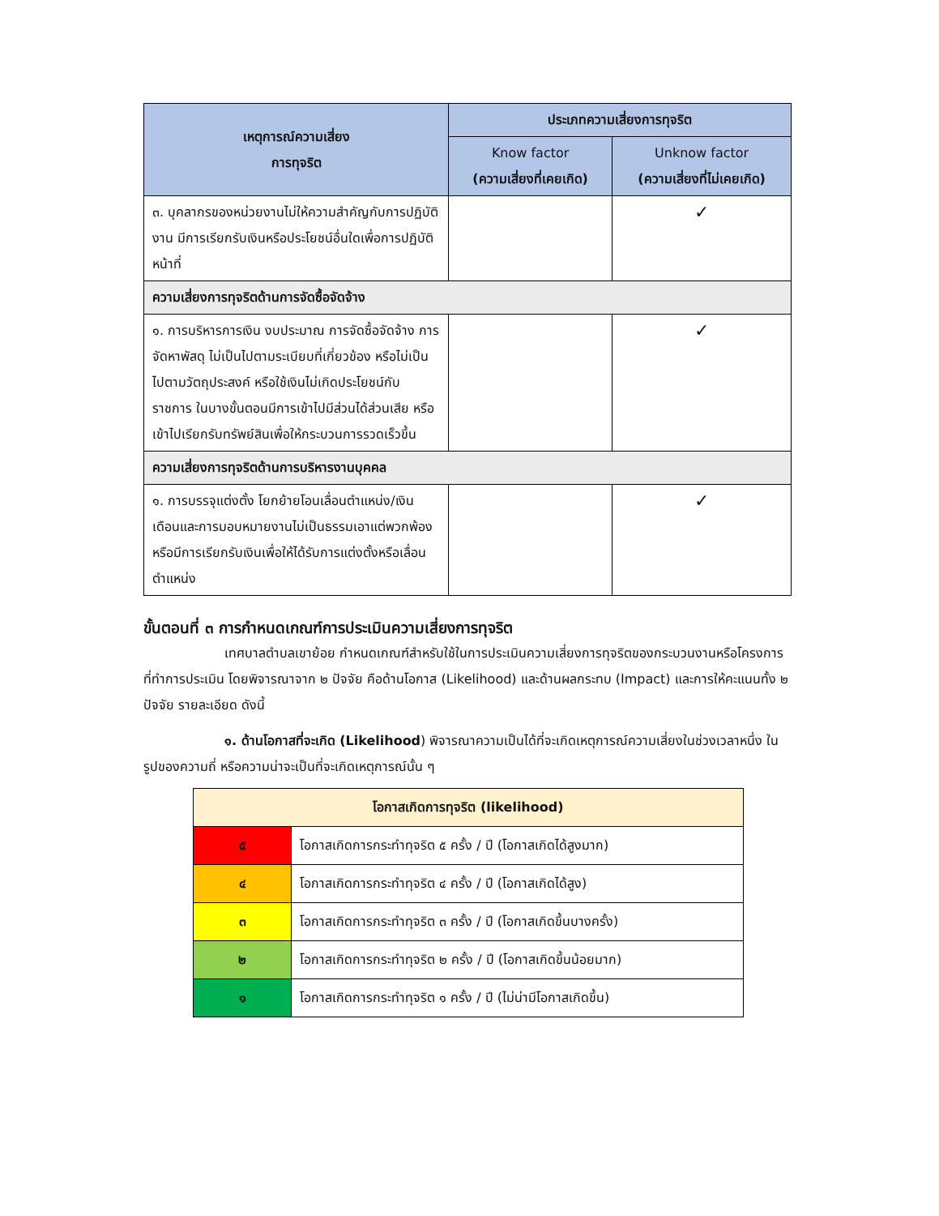| เหตุการณ์ความเสี่ยง การทุจริต | ประเภทความเสี่ยงการทุจริต | |
| --- | --- | --- |
| | Know factor (ความเสี่ยงที่เคยเกิด) | Unknow factor (ความเสี่ยงที่ไม่เคยเกิด) |
| ๓. บุคลากรของหน่วยงานไม่ให้ความสำคัญกับการปฏิบัติงาน มีการเรียกรับเงินหรือประโยชน์อื่นใดเพื่อการปฏิบัติหน้าที่ | | ✓ |
| ความเสี่ยงการทุจริตด้านการจัดซื้อจัดจ้าง | | |
| ๑. การบริหารการเงิน งบประมาณ การจัดซื้อจัดจ้าง การจัดหาพัสดุ ไม่เป็นไปตามระเบียบที่เกี่ยวข้อง หรือไม่เป็นไปตามวัตถุประสงค์ หรือใช้เงินไม่เกิดประโยชน์กับราชการ ในบางขั้นตอนมีการเข้าไปมีส่วนได้ส่วนเสีย หรือเข้าไปเรียกรับทรัพย์สินเพื่อให้กระบวนการรวดเร็วขึ้น | | ✓ |
| ความเสี่ยงการทุจริตด้านการบริหารงานบุคคล | | |
| ๑. การบรรจุแต่งตั้ง โยกย้ายโอนเลื่อนตำแหน่ง/เงินเดือนและการมอบหมายงานไม่เป็นธรรมเอาแต่พวกพ้องหรือมีการเรียกรับเงินเพื่อให้ได้รับการแต่งตั้งหรือเลื่อนตำแหน่ง | | ✓ |
ขั้นตอนที่ ๓ การกำหนดเกณฑ์การประเมินความเสี่ยงการทุจริต
เทศบาลตำบลเขาย้อย กำหนดเกณฑ์สำหรับใช้ในการประเมินความเสี่ยงการทุจริตของกระบวนงานหรือโครงการที่ทำการประเมิน โดยพิจารณาจาก ๒ ปัจจัย คือด้านโอกาส (Likelihood) และด้านผลกระทบ (Impact) และการให้คะแนนทั้ง ๒ ปัจจัย รายละเอียด ดังนี้
๑. ด้านโอกาสที่จะเกิด (Likelihood) พิจารณาความเป็นได้ที่จะเกิดเหตุการณ์ความเสี่ยงในช่วงเวลาหนึ่ง ในรูปของความถี่ หรือความน่าจะเป็นที่จะเกิดเหตุการณ์นั้น ๆ
| โอกาสเกิดการทุจริต (likelihood) | |
| ๕ | โอกาสเกิดการกระทำทุจริต ๕ ครั้ง / ปี (โอกาสเกิดได้สูงมาก) |
| ๔ | โอกาสเกิดการกระทำทุจริต ๔ ครั้ง / ปี (โอกาสเกิดได้สูง) |
| ๓ | โอกาสเกิดการกระทำทุจริต ๓ ครั้ง / ปี (โอกาสเกิดขึ้นบางครั้ง) |
| ๒ | โอกาสเกิดการกระทำทุจริต ๒ ครั้ง / ปี (โอกาสเกิดขึ้นน้อยมาก) |
| ๑ | โอกาสเกิดการกระทำทุจริต ๑ ครั้ง / ปี (ไม่น่ามีโอกาสเกิดขึ้น) |